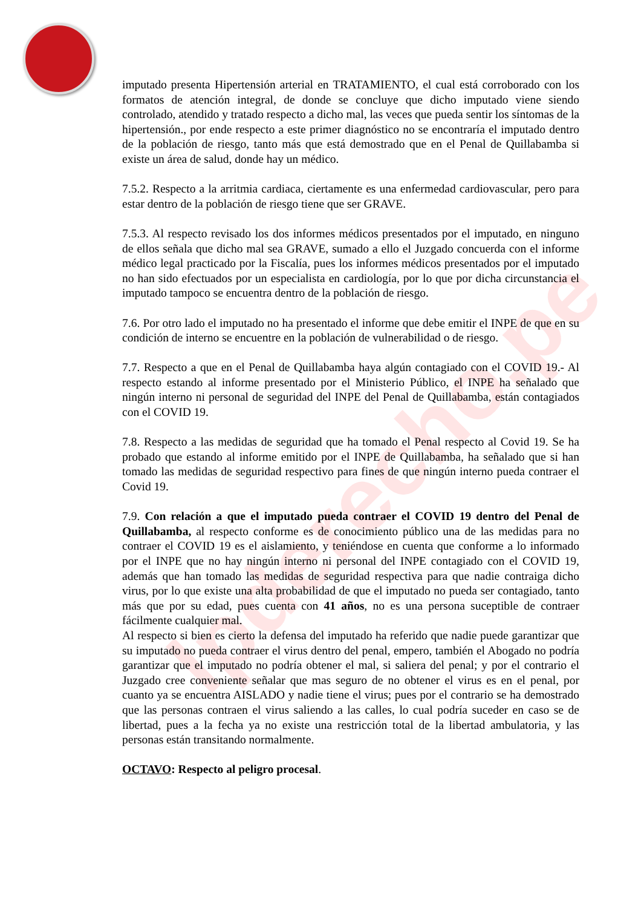lpderecho.pe
imputado presenta Hipertensión arterial en TRATAMIENTO, el cual está corroborado con los formatos de atención integral, de donde se concluye que dicho imputado viene siendo controlado, atendido y tratado respecto a dicho mal, las veces que pueda sentir los síntomas de la hipertensión., por ende respecto a este primer diagnóstico no se encontraría el imputado dentro de la población de riesgo, tanto más que está demostrado que en el Penal de Quillabamba si existe un área de salud, donde hay un médico.
7.5.2. Respecto a la arritmia cardiaca, ciertamente es una enfermedad cardiovascular, pero para estar dentro de la población de riesgo tiene que ser GRAVE.
7.5.3. Al respecto revisado los dos informes médicos presentados por el imputado, en ninguno de ellos señala que dicho mal sea GRAVE, sumado a ello el Juzgado concuerda con el informe médico legal practicado por la Fiscalía, pues los informes médicos presentados por el imputado no han sido efectuados por un especialista en cardiología, por lo que por dicha circunstancia el imputado tampoco se encuentra dentro de la población de riesgo.
7.6. Por otro lado el imputado no ha presentado el informe que debe emitir el INPE de que en su condición de interno se encuentre en la población de vulnerabilidad o de riesgo.
7.7. Respecto a que en el Penal de Quillabamba haya algún contagiado con el COVID 19.- Al respecto estando al informe presentado por el Ministerio Público, el INPE ha señalado que ningún interno ni personal de seguridad del INPE del Penal de Quillabamba, están contagiados con el COVID 19.
7.8. Respecto a las medidas de seguridad que ha tomado el Penal respecto al Covid 19. Se ha probado que estando al informe emitido por el INPE de Quillabamba, ha señalado que si han tomado las medidas de seguridad respectivo para fines de que ningún interno pueda contraer el Covid 19.
7.9. Con relación a que el imputado pueda contraer el COVID 19 dentro del Penal de Quillabamba, al respecto conforme es de conocimiento público una de las medidas para no contraer el COVID 19 es el aislamiento, y teniéndose en cuenta que conforme a lo informado por el INPE que no hay ningún interno ni personal del INPE contagiado con el COVID 19, además que han tomado las medidas de seguridad respectiva para que nadie contraiga dicho virus, por lo que existe una alta probabilidad de que el imputado no pueda ser contagiado, tanto más que por su edad, pues cuenta con 41 años, no es una persona suceptible de contraer fácilmente cualquier mal.
Al respecto si bien es cierto la defensa del imputado ha referido que nadie puede garantizar que su imputado no pueda contraer el virus dentro del penal, empero, también el Abogado no podría garantizar que el imputado no podría obtener el mal, si saliera del penal; y por el contrario el Juzgado cree conveniente señalar que mas seguro de no obtener el virus es en el penal, por cuanto ya se encuentra AISLADO y nadie tiene el virus; pues por el contrario se ha demostrado que las personas contraen el virus saliendo a las calles, lo cual podría suceder en caso se de libertad, pues a la fecha ya no existe una restricción total de la libertad ambulatoria, y las personas están transitando normalmente.
OCTAVO: Respecto al peligro procesal.